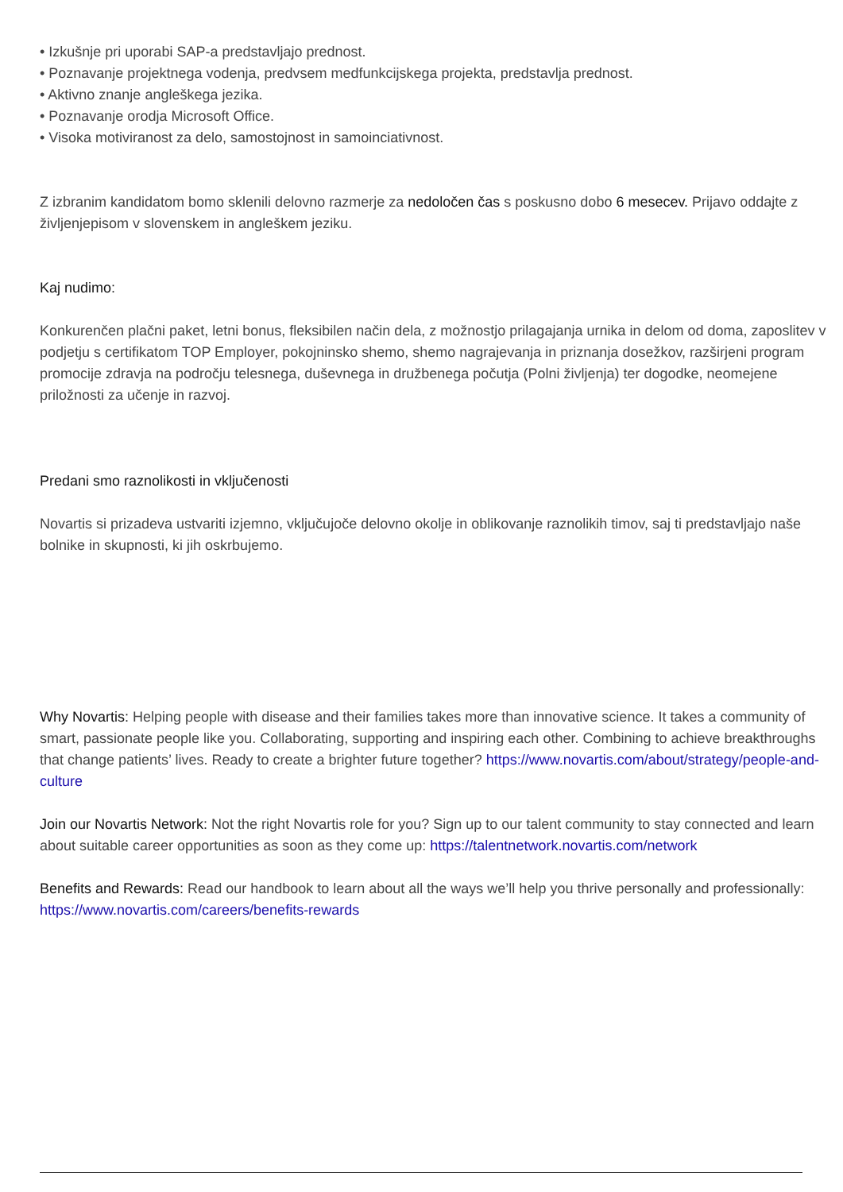• Izkušnje pri uporabi SAP-a predstavljajo prednost.
• Poznavanje projektnega vodenja, predvsem medfunkcijskega projekta, predstavlja prednost.
• Aktivno znanje angleškega jezika.
• Poznavanje orodja Microsoft Office.
• Visoka motiviranost za delo, samostojnost in samoinciativnost.
Z izbranim kandidatom bomo sklenili delovno razmerje za nedoločen čas s poskusno dobo 6 mesecev. Prijavo oddajte z življenjepisom v slovenskem in angleškem jeziku.
Kaj nudimo:
Konkurenčen plačni paket, letni bonus, fleksibilen način dela, z možnostjo prilagajanja urnika in delom od doma, zaposlitev v podjetju s certifikatom TOP Employer, pokojninsko shemo, shemo nagrajevanja in priznanja dosežkov, razširjeni program promocije zdravja na področju telesnega, duševnega in družbenega počutja (Polni življenja) ter dogodke, neomejene priložnosti za učenje in razvoj.
Predani smo raznolikosti in vključenosti
Novartis si prizadeva ustvariti izjemno, vključujoče delovno okolje in oblikovanje raznolikih timov, saj ti predstavljajo naše bolnike in skupnosti, ki jih oskrbujemo.
Why Novartis: Helping people with disease and their families takes more than innovative science. It takes a community of smart, passionate people like you. Collaborating, supporting and inspiring each other. Combining to achieve breakthroughs that change patients’ lives. Ready to create a brighter future together? https://www.novartis.com/about/strategy/people-and-culture
Join our Novartis Network: Not the right Novartis role for you? Sign up to our talent community to stay connected and learn about suitable career opportunities as soon as they come up: https://talentnetwork.novartis.com/network
Benefits and Rewards: Read our handbook to learn about all the ways we’ll help you thrive personally and professionally: https://www.novartis.com/careers/benefits-rewards